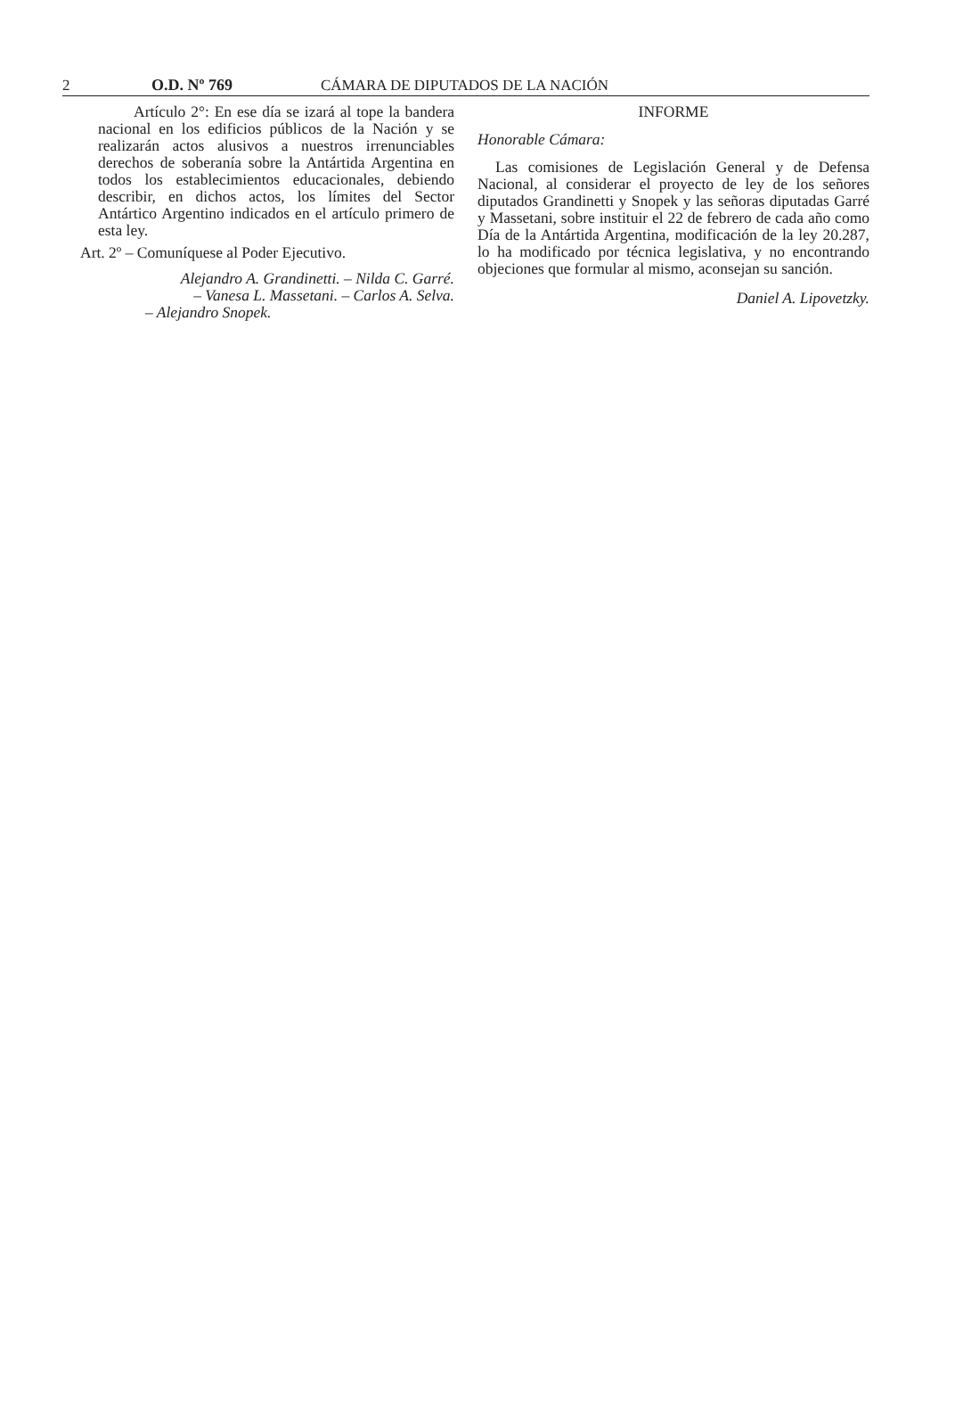2 O.D. Nº 769 CÁMARA DE DIPUTADOS DE LA NACIÓN
Artículo 2°: En ese día se izará al tope la bandera nacional en los edificios públicos de la Nación y se realizarán actos alusivos a nuestros irrenunciables derechos de soberanía sobre la Antártida Argentina en todos los establecimientos educacionales, debiendo describir, en dichos actos, los límites del Sector Antártico Argentino indicados en el artículo primero de esta ley.
Art. 2º – Comuníquese al Poder Ejecutivo.
Alejandro A. Grandinetti. – Nilda C. Garré.
– Vanesa L. Massetani. – Carlos A. Selva.
– Alejandro Snopek.
INFORME
Honorable Cámara:
Las comisiones de Legislación General y de Defensa Nacional, al considerar el proyecto de ley de los señores diputados Grandinetti y Snopek y las señoras diputadas Garré y Massetani, sobre instituir el 22 de febrero de cada año como Día de la Antártida Argentina, modificación de la ley 20.287, lo ha modificado por técnica legislativa, y no encontrando objeciones que formular al mismo, aconsejan su sanción.
Daniel A. Lipovetzky.